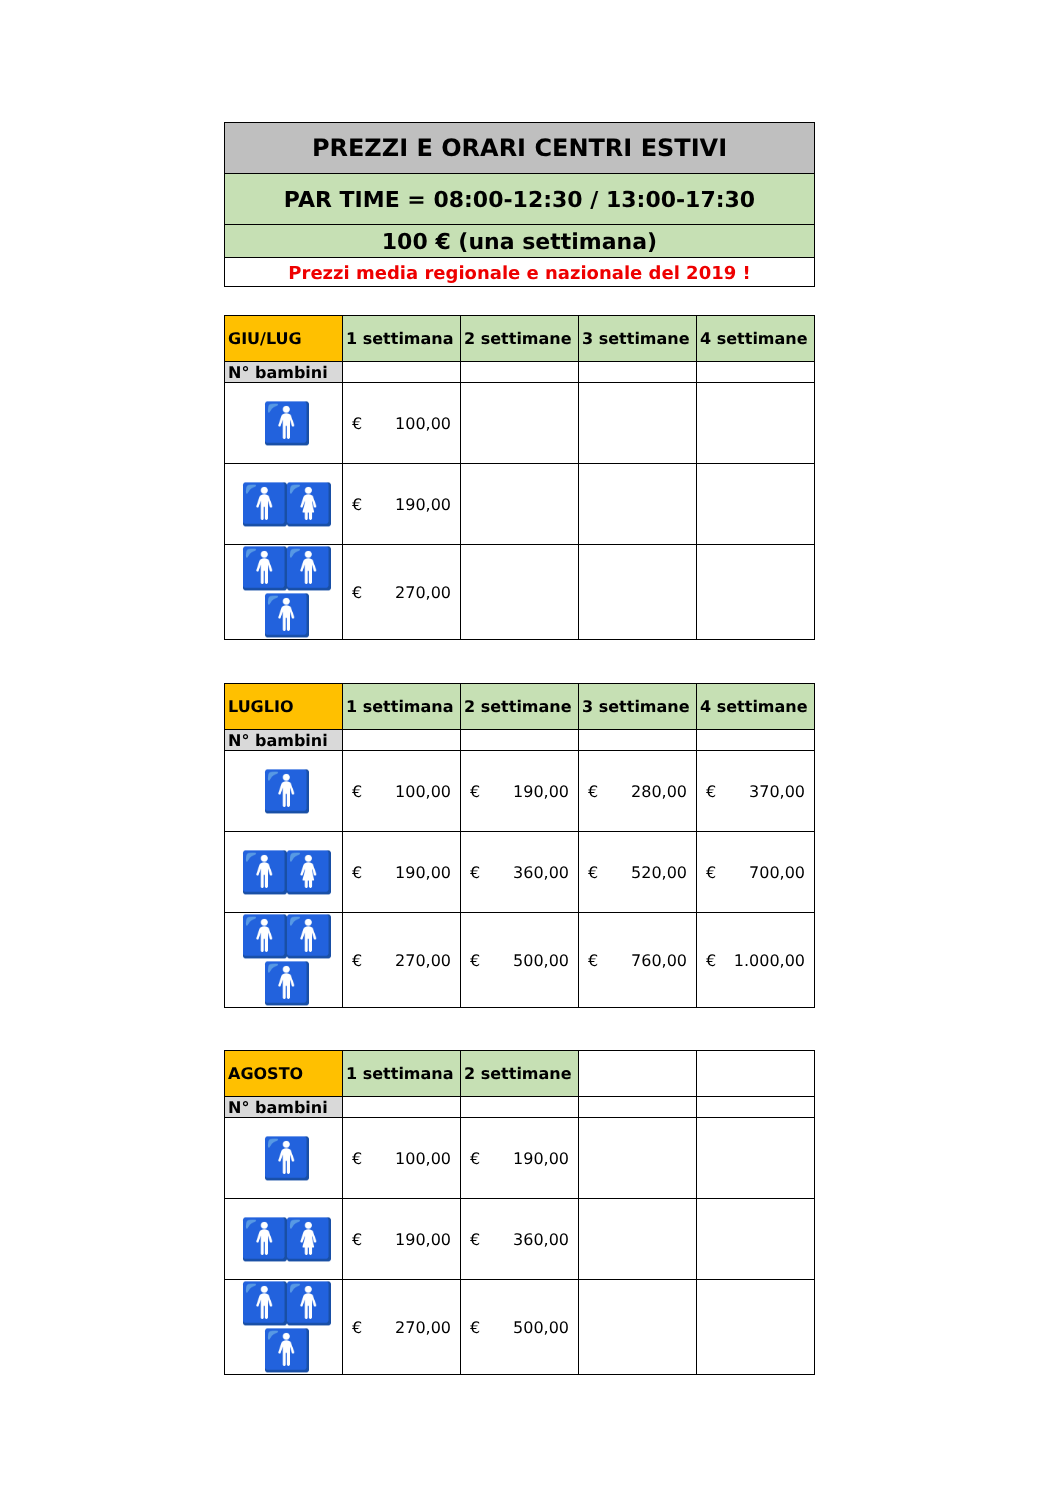| PREZZI E ORARI CENTRI ESTIVI |
| PAR TIME = 08:00-12:30 / 13:00-17:30 |
| 100 € (una settimana) |
| Prezzi media regionale e nazionale del 2019 ! |
| GIU/LUG | 1 settimana | 2 settimane | 3 settimane | 4 settimane |
| --- | --- | --- | --- | --- |
| N° bambini | | | | |
| 🚹 | € 100,00 | | | |
| 🚹🚺 | € 190,00 | | | |
| 🚹🚹🚹 | € 270,00 | | | |
| LUGLIO | 1 settimana | 2 settimane | 3 settimane | 4 settimane |
| --- | --- | --- | --- | --- |
| N° bambini | | | | |
| 🚹 | € 100,00 | € 190,00 | € 280,00 | € 370,00 |
| 🚹🚺 | € 190,00 | € 360,00 | € 520,00 | € 700,00 |
| 🚹🚹🚹 | € 270,00 | € 500,00 | € 760,00 | € 1.000,00 |
| AGOSTO | 1 settimana | 2 settimane | | |
| --- | --- | --- | --- | --- |
| N° bambini | | | | |
| 🚹 | € 100,00 | € 190,00 | | |
| 🚹🚺 | € 190,00 | € 360,00 | | |
| 🚹🚹🚹 | € 270,00 | € 500,00 | | |